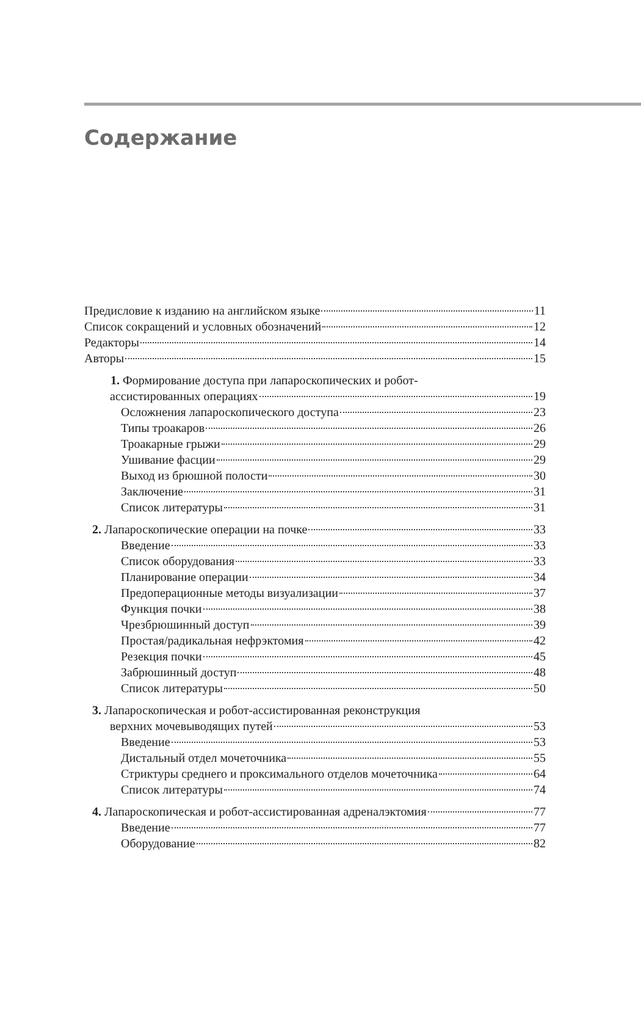Содержание
Предисловие к изданию на английском языке 11
Список сокращений и условных обозначений 12
Редакторы 14
Авторы 15
1. Формирование доступа при лапароскопических и робот-
ассистированных операциях 19
Осложнения лапароскопического доступа 23
Типы троакаров 26
Троакарные грыжи 29
Ушивание фасции 29
Выход из брюшной полости 30
Заключение 31
Список литературы 31
2. Лапароскопические операции на почке 33
Введение 33
Список оборудования 33
Планирование операции 34
Предоперационные методы визуализации 37
Функция почки 38
Чрезбрюшинный доступ 39
Простая/радикальная нефрэктомия 42
Резекция почки 45
Забрюшинный доступ 48
Список литературы 50
3. Лапароскопическая и робот-ассистированная реконструкция
верхних мочевыводящих путей 53
Введение 53
Дистальный отдел мочеточника 55
Стриктуры среднего и проксимального отделов мочеточника 64
Список литературы 74
4. Лапароскопическая и робот-ассистированная адреналэктомия 77
Введение 77
Оборудование 82